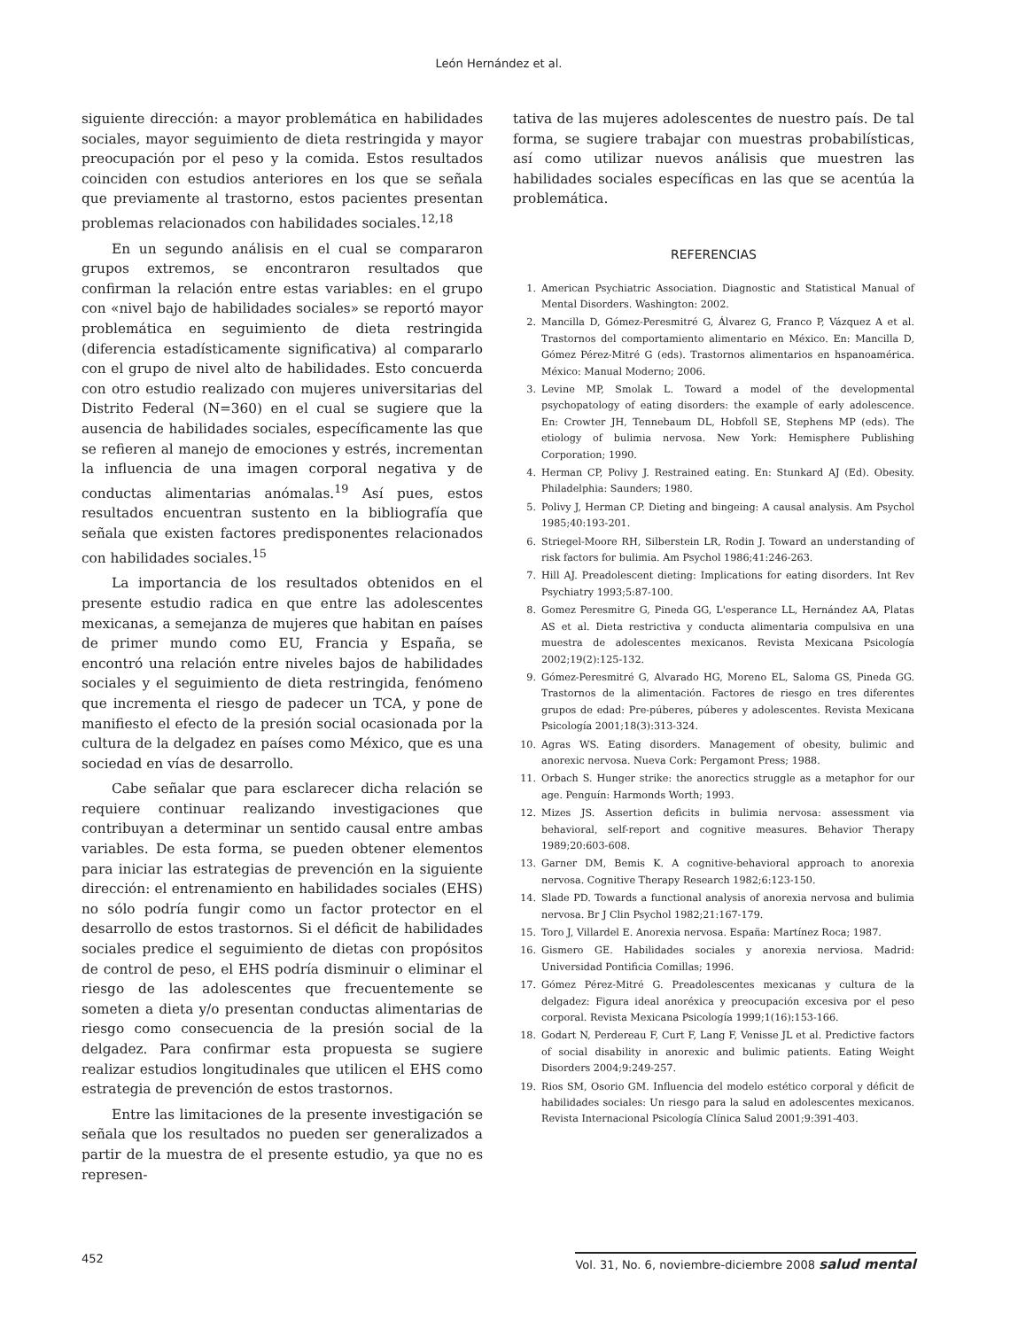León Hernández et al.
siguiente dirección: a mayor problemática en habilidades sociales, mayor seguimiento de dieta restringida y mayor preocupación por el peso y la comida. Estos resultados coinciden con estudios anteriores en los que se señala que previamente al trastorno, estos pacientes presentan problemas relacionados con habilidades sociales.<sup>12,18</sup>
En un segundo análisis en el cual se compararon grupos extremos, se encontraron resultados que confirman la relación entre estas variables: en el grupo con «nivel bajo de habilidades sociales» se reportó mayor problemática en seguimiento de dieta restringida (diferencia estadísticamente significativa) al compararlo con el grupo de nivel alto de habilidades. Esto concuerda con otro estudio realizado con mujeres universitarias del Distrito Federal (N=360) en el cual se sugiere que la ausencia de habilidades sociales, específicamente las que se refieren al manejo de emociones y estrés, incrementan la influencia de una imagen corporal negativa y de conductas alimentarias anómalas.<sup>19</sup> Así pues, estos resultados encuentran sustento en la bibliografía que señala que existen factores predisponentes relacionados con habilidades sociales.<sup>15</sup>
La importancia de los resultados obtenidos en el presente estudio radica en que entre las adolescentes mexicanas, a semejanza de mujeres que habitan en países de primer mundo como EU, Francia y España, se encontró una relación entre niveles bajos de habilidades sociales y el seguimiento de dieta restringida, fenómeno que incrementa el riesgo de padecer un TCA, y pone de manifiesto el efecto de la presión social ocasionada por la cultura de la delgadez en países como México, que es una sociedad en vías de desarrollo.
Cabe señalar que para esclarecer dicha relación se requiere continuar realizando investigaciones que contribuyan a determinar un sentido causal entre ambas variables. De esta forma, se pueden obtener elementos para iniciar las estrategias de prevención en la siguiente dirección: el entrenamiento en habilidades sociales (EHS) no sólo podría fungir como un factor protector en el desarrollo de estos trastornos. Si el déficit de habilidades sociales predice el seguimiento de dietas con propósitos de control de peso, el EHS podría disminuir o eliminar el riesgo de las adolescentes que frecuentemente se someten a dieta y/o presentan conductas alimentarias de riesgo como consecuencia de la presión social de la delgadez. Para confirmar esta propuesta se sugiere realizar estudios longitudinales que utilicen el EHS como estrategia de prevención de estos trastornos.
Entre las limitaciones de la presente investigación se señala que los resultados no pueden ser generalizados a partir de la muestra de el presente estudio, ya que no es represen-
tativa de las mujeres adolescentes de nuestro país. De tal forma, se sugiere trabajar con muestras probabilísticas, así como utilizar nuevos análisis que muestren las habilidades sociales específicas en las que se acentúa la problemática.
REFERENCIAS
1. American Psychiatric Association. Diagnostic and Statistical Manual of Mental Disorders. Washington: 2002.
2. Mancilla D, Gómez-Peresmitré G, Álvarez G, Franco P, Vázquez A et al. Trastornos del comportamiento alimentario en México. En: Mancilla D, Gómez Pérez-Mitré G (eds). Trastornos alimentarios en hspanoamérica. México: Manual Moderno; 2006.
3. Levine MP, Smolak L. Toward a model of the developmental psychopatology of eating disorders: the example of early adolescence. En: Crowter JH, Tennebaum DL, Hobfoll SE, Stephens MP (eds). The etiology of bulimia nervosa. New York: Hemisphere Publishing Corporation; 1990.
4. Herman CP, Polivy J. Restrained eating. En: Stunkard AJ (Ed). Obesity. Philadelphia: Saunders; 1980.
5. Polivy J, Herman CP. Dieting and bingeing: A causal analysis. Am Psychol 1985;40:193-201.
6. Striegel-Moore RH, Silberstein LR, Rodin J. Toward an understanding of risk factors for bulimia. Am Psychol 1986;41:246-263.
7. Hill AJ. Preadolescent dieting: Implications for eating disorders. Int Rev Psychiatry 1993;5:87-100.
8. Gomez Peresmitre G, Pineda GG, L'esperance LL, Hernández AA, Platas AS et al. Dieta restrictiva y conducta alimentaria compulsiva en una muestra de adolescentes mexicanos. Revista Mexicana Psicología 2002;19(2):125-132.
9. Gómez-Peresmitré G, Alvarado HG, Moreno EL, Saloma GS, Pineda GG. Trastornos de la alimentación. Factores de riesgo en tres diferentes grupos de edad: Pre-púberes, púberes y adolescentes. Revista Mexicana Psicología 2001;18(3):313-324.
10. Agras WS. Eating disorders. Management of obesity, bulimic and anorexic nervosa. Nueva Cork: Pergamont Press; 1988.
11. Orbach S. Hunger strike: the anorectics struggle as a metaphor for our age. Penguín: Harmonds Worth; 1993.
12. Mizes JS. Assertion deficits in bulimia nervosa: assessment via behavioral, self-report and cognitive measures. Behavior Therapy 1989;20:603-608.
13. Garner DM, Bemis K. A cognitive-behavioral approach to anorexia nervosa. Cognitive Therapy Research 1982;6:123-150.
14. Slade PD. Towards a functional analysis of anorexia nervosa and bulimia nervosa. Br J Clin Psychol 1982;21:167-179.
15. Toro J, Villardel E. Anorexia nervosa. España: Martínez Roca; 1987.
16. Gismero GE. Habilidades sociales y anorexia nerviosa. Madrid: Universidad Pontificia Comillas; 1996.
17. Gómez Pérez-Mitré G. Preadolescentes mexicanas y cultura de la delgadez: Figura ideal anoréxica y preocupación excesiva por el peso corporal. Revista Mexicana Psicología 1999;1(16):153-166.
18. Godart N, Perdereau F, Curt F, Lang F, Venisse JL et al. Predictive factors of social disability in anorexic and bulimic patients. Eating Weight Disorders 2004;9:249-257.
19. Rios SM, Osorio GM. Influencia del modelo estético corporal y déficit de habilidades sociales: Un riesgo para la salud en adolescentes mexicanos. Revista Internacional Psicología Clínica Salud 2001;9:391-403.
452 Vol. 31, No. 6, noviembre-diciembre 2008 salud mental